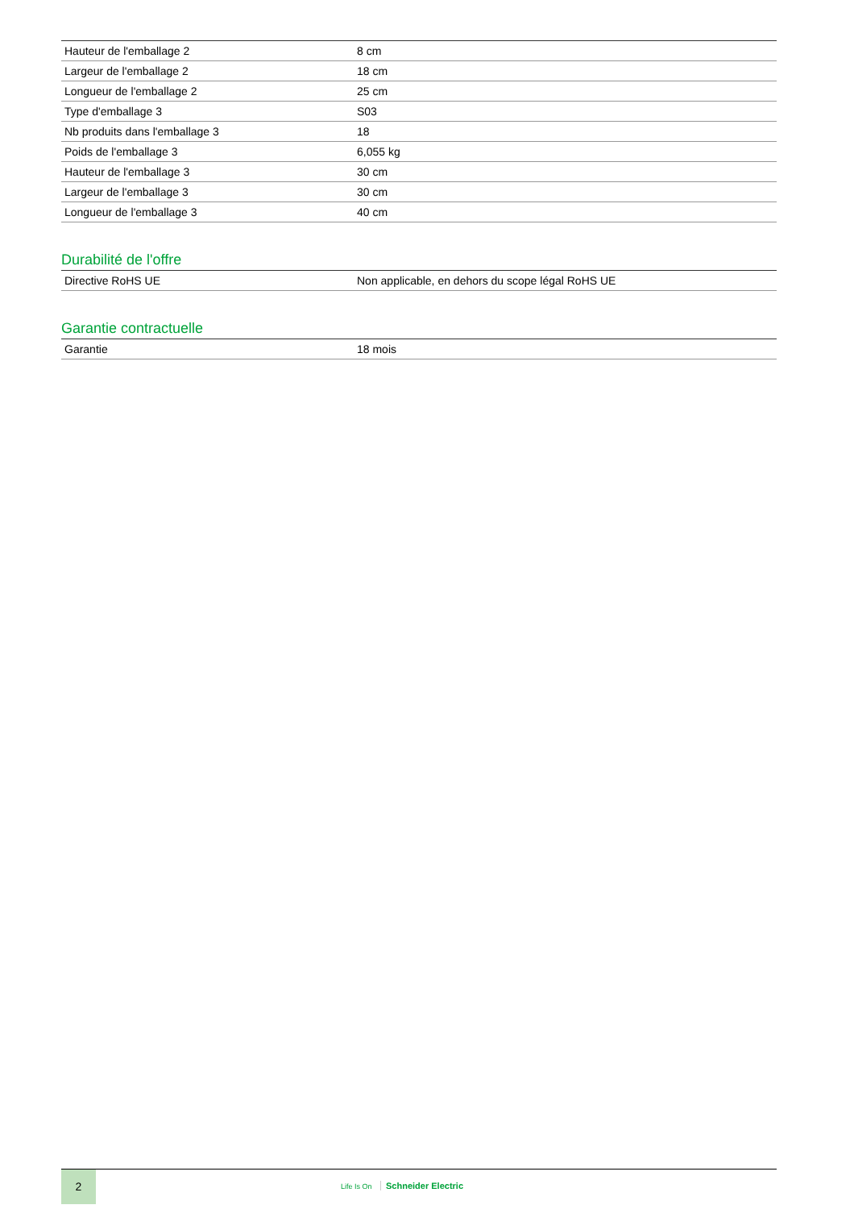| Hauteur de l'emballage 2 | 8 cm |
| Largeur de l'emballage 2 | 18 cm |
| Longueur de l'emballage 2 | 25 cm |
| Type d'emballage 3 | S03 |
| Nb produits dans l'emballage 3 | 18 |
| Poids de l'emballage 3 | 6,055 kg |
| Hauteur de l'emballage 3 | 30 cm |
| Largeur de l'emballage 3 | 30 cm |
| Longueur de l'emballage 3 | 40 cm |
Durabilité de l'offre
| Directive RoHS UE | Non applicable, en dehors du scope légal RoHS UE |
Garantie contractuelle
| Garantie | 18 mois |
2
Life Is On Schneider Electric